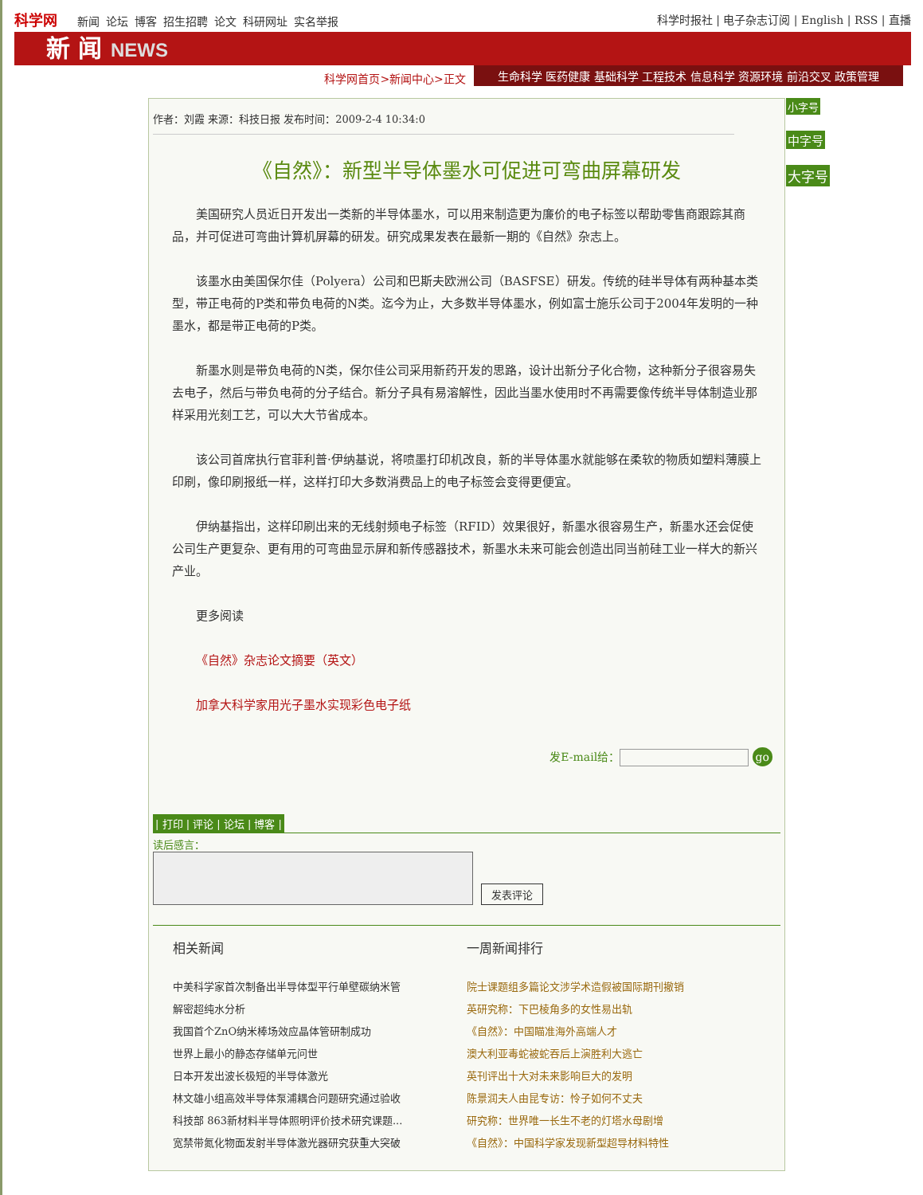科学网 新闻 论坛 博客 招生招聘 论文 科研网址 实名举报
科学时报社 | 电子杂志订阅 | English | RSS | 直播
新 闻 NEWS
科学网首页>新闻中心>正文
生命科学 医药健康 基础科学 工程技术 信息科学 资源环境 前沿交叉 政策管理
作者：刘霞 来源：科技日报 发布时间：2009-2-4 10:34:0
《自然》：新型半导体墨水可促进可弯曲屏幕研发
美国研究人员近日开发出一类新的半导体墨水，可以用来制造更为廉价的电子标签以帮助零售商跟踪其商品，并可促进可弯曲计算机屏幕的研发。研究成果发表在最新一期的《自然》杂志上。
该墨水由美国保尔佳（Polyera）公司和巴斯夫欧洲公司（BASFSE）研发。传统的硅半导体有两种基本类型，带正电荷的P类和带负电荷的N类。迄今为止，大多数半导体墨水，例如富士施乐公司于2004年发明的一种墨水，都是带正电荷的P类。
新墨水则是带负电荷的N类，保尔佳公司采用新药开发的思路，设计出新分子化合物，这种新分子很容易失去电子，然后与带负电荷的分子结合。新分子具有易溶解性，因此当墨水使用时不再需要像传统半导体制造业那样采用光刻工艺，可以大大节省成本。
该公司首席执行官菲利普·伊纳基说，将喷墨打印机改良，新的半导体墨水就能够在柔软的物质如塑料薄膜上印刷，像印刷报纸一样，这样打印大多数消费品上的电子标签会变得更便宜。
伊纳基指出，这样印刷出来的无线射频电子标签（RFID）效果很好，新墨水很容易生产，新墨水还会促使公司生产更复杂、更有用的可弯曲显示屏和新传感器技术，新墨水未来可能会创造出同当前硅工业一样大的新兴产业。
更多阅读
《自然》杂志论文摘要（英文）
加拿大科学家用光子墨水实现彩色电子纸
发E-mail给： go
| 打印 | 评论 | 论坛 | 博客 |
读后感言：
发表评论
相关新闻
中美科学家首次制备出半导体型平行单壁碳纳米管
解密超纯水分析
我国首个ZnO纳米棒场效应晶体管研制成功
世界上最小的静态存储单元问世
日本开发出波长极短的半导体激光
林文雄小组高效半导体泵浦耦合问题研究通过验收
科技部 863新材料半导体照明评价技术研究课题...
宽禁带氮化物面发射半导体激光器研究获重大突破
一周新闻排行
院士课题组多篇论文涉学术造假被国际期刊撤销
英研究称：下巴棱角多的女性易出轨
《自然》：中国瞄准海外高端人才
澳大利亚毒蛇被蛇吞后上演胜利大逃亡
英刊评出十大对未来影响巨大的发明
陈景润夫人由昆专访：怜子如何不丈夫
研究称：世界唯一长生不老的灯塔水母剧增
《自然》：中国科学家发现新型超导材料特性
小字号
中字号
大字号